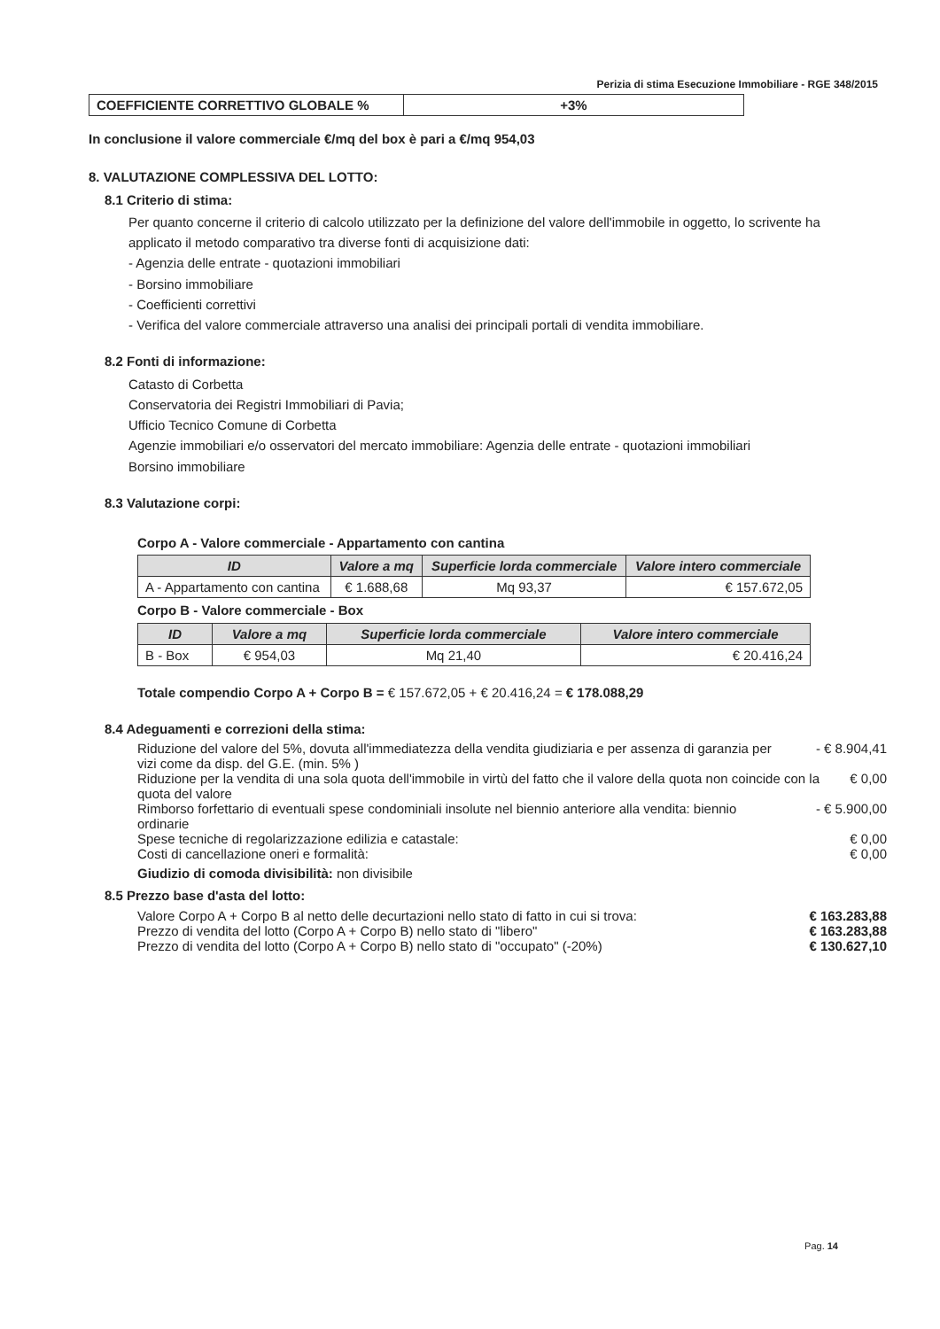Perizia di stima Esecuzione Immobiliare - RGE 348/2015
| COEFFICIENTE CORRETTIVO GLOBALE % | +3% |
In conclusione il valore commerciale €/mq del box è pari a €/mq 954,03
8. VALUTAZIONE COMPLESSIVA DEL LOTTO:
8.1 Criterio di stima:
Per quanto concerne il criterio di calcolo utilizzato per la definizione del valore dell'immobile in oggetto, lo scrivente ha applicato il metodo comparativo tra diverse fonti di acquisizione dati:
- Agenzia delle entrate - quotazioni immobiliari
- Borsino immobiliare
- Coefficienti correttivi
- Verifica del valore commerciale attraverso una analisi dei principali portali di vendita immobiliare.
8.2 Fonti di informazione:
Catasto di Corbetta
Conservatoria dei Registri Immobiliari di Pavia;
Ufficio Tecnico Comune di Corbetta
Agenzie immobiliari e/o osservatori del mercato immobiliare: Agenzia delle entrate - quotazioni immobiliari
Borsino immobiliare
8.3 Valutazione corpi:
Corpo A - Valore commerciale - Appartamento con cantina
| ID | Valore a mq | Superficie lorda commerciale | Valore intero commerciale |
| --- | --- | --- | --- |
| A - Appartamento con cantina | € 1.688,68 | Mq 93,37 | € 157.672,05 |
Corpo B - Valore commerciale - Box
| ID | Valore a mq | Superficie lorda commerciale | Valore intero commerciale |
| --- | --- | --- | --- |
| B - Box | € 954,03 | Mq 21,40 | € 20.416,24 |
Totale compendio Corpo A + Corpo B = € 157.672,05 + € 20.416,24 = € 178.088,29
8.4 Adeguamenti e correzioni della stima:
Riduzione del valore del 5%, dovuta all'immediatezza della vendita giudiziaria e per assenza di garanzia per vizi come da disp. del G.E. (min. 5% ) - € 8.904,41
Riduzione per la vendita di una sola quota dell'immobile in virtù del fatto che il valore della quota non coincide con la quota del valore € 0,00
Rimborso forfettario di eventuali spese condominiali insolute nel biennio anteriore alla vendita: biennio ordinarie - € 5.900,00
Spese tecniche di regolarizzazione edilizia e catastale: € 0,00
Costi di cancellazione oneri e formalità: € 0,00
Giudizio di comoda divisibilità: non divisibile
8.5 Prezzo base d'asta del lotto:
Valore Corpo A + Corpo B al netto delle decurtazioni nello stato di fatto in cui si trova: € 163.283,88
Prezzo di vendita del lotto (Corpo A + Corpo B) nello stato di "libero" € 163.283,88
Prezzo di vendita del lotto (Corpo A + Corpo B) nello stato di "occupato" (-20%) € 130.627,10
Pag. 14